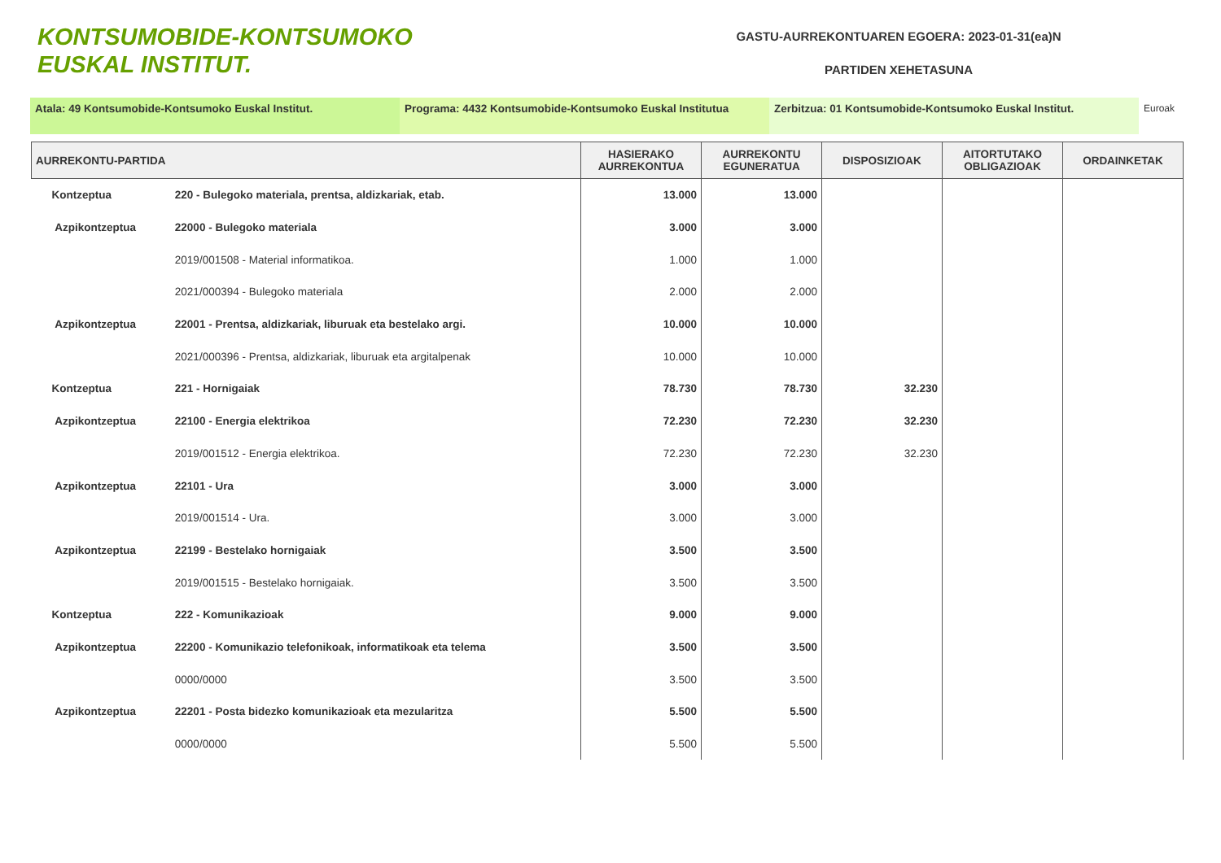KONTSUMOBIDE-KONTSUMOKO
EUSKAL INSTITUT.
GASTU-AURREKONTUAREN EGOERA: 2023-01-31(ea)N
PARTIDEN XEHETASUNA
Atala: 49 Kontsumobide-Kontsumoko Euskal Institut. Programa: 4432 Kontsumobide-Kontsumoko Euskal Institutua
Zerbitzua: 01 Kontsumobide-Kontsumoko Euskal Institut. Euroak
| AURREKONTU-PARTIDA | | HASIERAKO AURREKONTUA | AURREKONTU EGUNERATUA | DISPOSIZIOAK | AITORTUTAKO OBLIGAZIOAK | ORDAINKETAK |
| --- | --- | --- | --- | --- | --- | --- |
| Kontzeptua | 220 - Bulegoko materiala, prentsa, aldizkariak, etab. | 13.000 | 13.000 | | | |
| Azpikontzeptua | 22000 - Bulegoko materiala | 3.000 | 3.000 | | | |
| | 2019/001508 - Material informatikoa. | 1.000 | 1.000 | | | |
| | 2021/000394 - Bulegoko materiala | 2.000 | 2.000 | | | |
| Azpikontzeptua | 22001 - Prentsa, aldizkariak, liburuak eta bestelako argi. | 10.000 | 10.000 | | | |
| | 2021/000396 - Prentsa, aldizkariak, liburuak eta argitalpenak | 10.000 | 10.000 | | | |
| Kontzeptua | 221 - Hornigaiak | 78.730 | 78.730 | 32.230 | | |
| Azpikontzeptua | 22100 - Energia elektrikoa | 72.230 | 72.230 | 32.230 | | |
| | 2019/001512 - Energia elektrikoa. | 72.230 | 72.230 | 32.230 | | |
| Azpikontzeptua | 22101 - Ura | 3.000 | 3.000 | | | |
| | 2019/001514 - Ura. | 3.000 | 3.000 | | | |
| Azpikontzeptua | 22199 - Bestelako hornigaiak | 3.500 | 3.500 | | | |
| | 2019/001515 - Bestelako hornigaiak. | 3.500 | 3.500 | | | |
| Kontzeptua | 222 - Komunikazioak | 9.000 | 9.000 | | | |
| Azpikontzeptua | 22200 - Komunikazio telefonikoak, informatikoak eta telema | 3.500 | 3.500 | | | |
| | 0000/0000 | 3.500 | 3.500 | | | |
| Azpikontzeptua | 22201 - Posta bidezko komunikazioak eta mezularitza | 5.500 | 5.500 | | | |
| | 0000/0000 | 5.500 | 5.500 | | | |